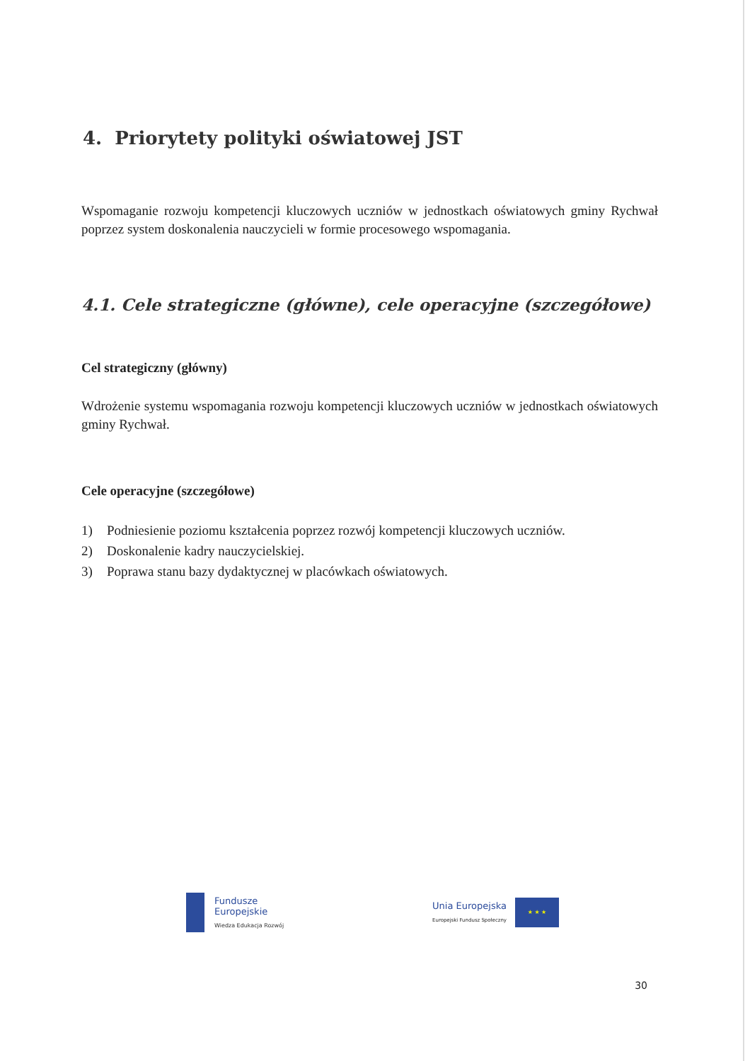4. Priorytety polityki oświatowej JST
Wspomaganie rozwoju kompetencji kluczowych uczniów w jednostkach oświatowych gminy Rychwał poprzez system doskonalenia nauczycieli w formie procesowego wspomagania.
4.1. Cele strategiczne (główne), cele operacyjne (szczegółowe)
Cel strategiczny (główny)
Wdrożenie systemu wspomagania rozwoju kompetencji kluczowych uczniów w jednostkach oświatowych gminy Rychwał.
Cele operacyjne (szczegółowe)
1) Podniesienie poziomu kształcenia poprzez rozwój kompetencji kluczowych uczniów.
2) Doskonalenie kadry nauczycielskiej.
3) Poprawa stanu bazy dydaktycznej w placówkach oświatowych.
Fundusze
Europejskie
Wiedza Edukacja Rozwój
Unia Europejska
Europejski Fundusz Społeczny
★ ★ ★
30